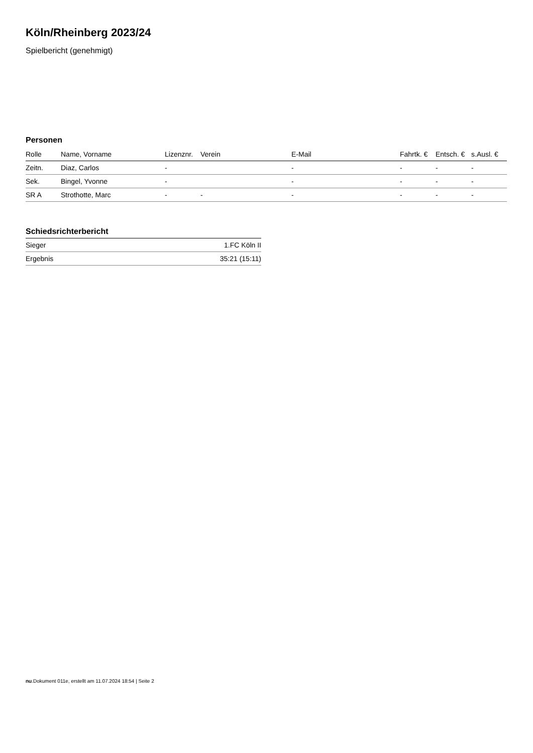Köln/Rheinberg 2023/24
Spielbericht (genehmigt)
Personen
| Rolle | Name, Vorname | Lizenznr. | Verein | E-Mail | Fahrtk. € | Entsch. € | s.Ausl. € |
| --- | --- | --- | --- | --- | --- | --- | --- |
| Zeitn. | Diaz, Carlos | - | | - | - | - | - |
| Sek. | Bingel, Yvonne | - | | - | - | - | - |
| SR A | Strothotte, Marc | - | - | - | - | - | - |
Schiedsrichterbericht
| Sieger | 1.FC Köln II |
| Ergebnis | 35:21 (15:11) |
nu.Dokument 011e, erstellt am 11.07.2024 18:54 | Seite 2